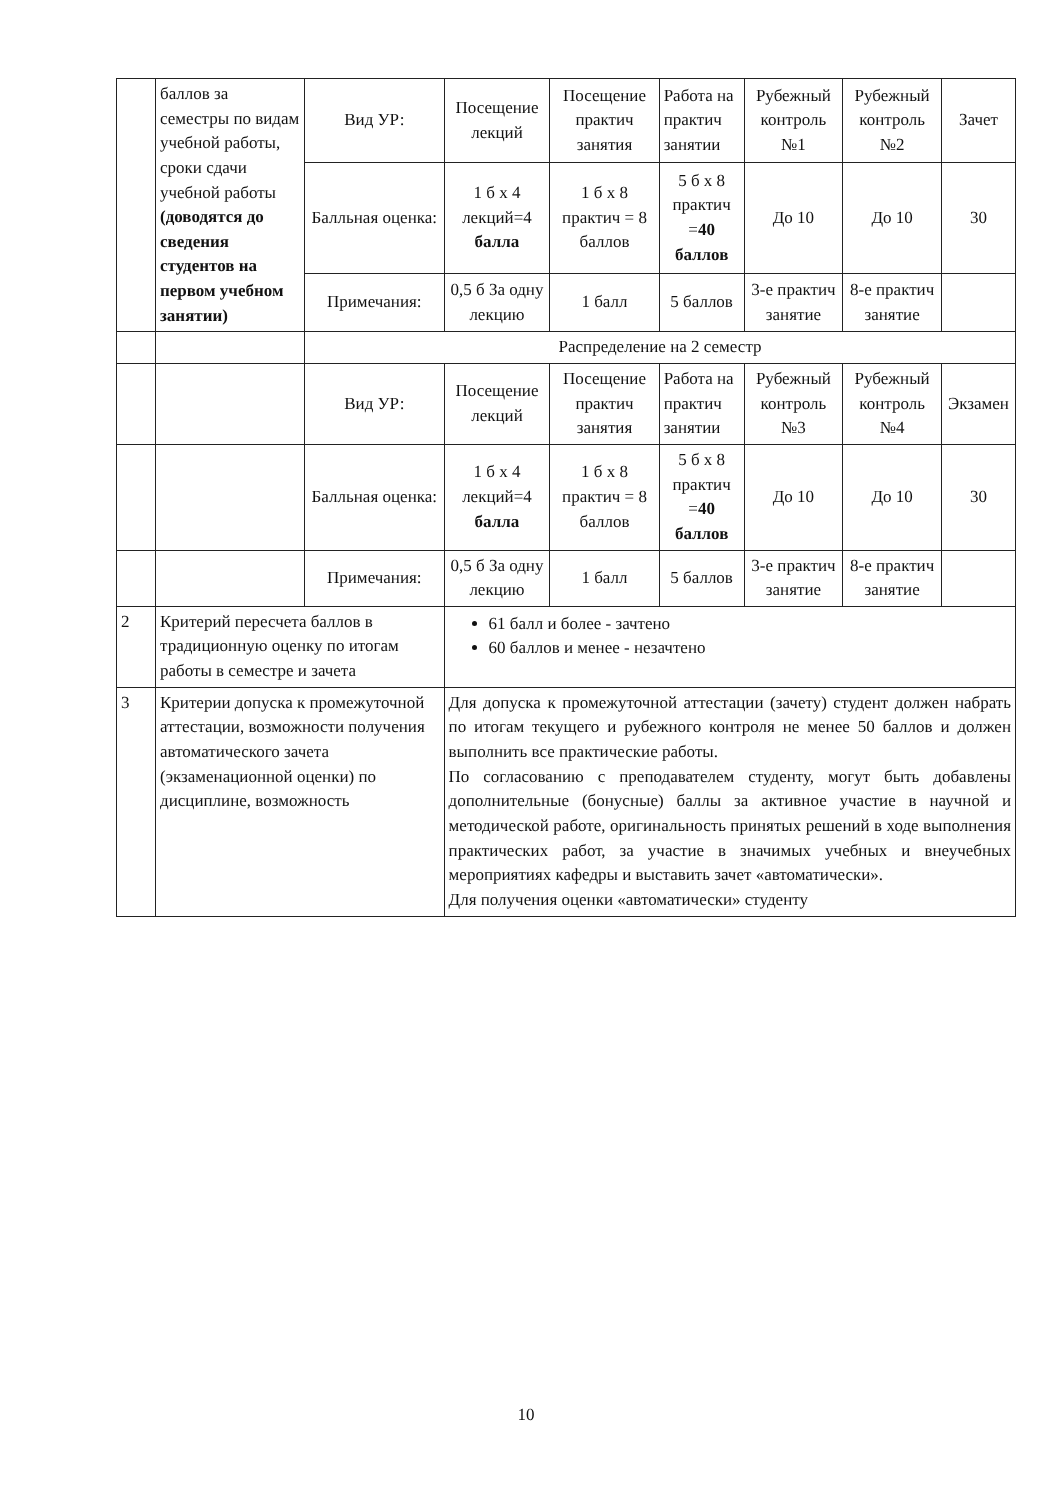| | баллов за семестры по видам учебной работы, сроки сдачи учебной работы (доводятся до сведения студентов на первом учебном занятии) | Вид УР: | Посещение лекций | Посещение практич занятия | Работа на практич занятии | Рубежный контроль №1 | Рубежный контроль №2 | Зачет |
| | | Балльная оценка: | 1 б x 4 лекций=4 балла | 1 б x 8 практич = 8 баллов | 5 б x 8 практич = 40 баллов | До 10 | До 10 | 30 |
| | | Примечания: | 0,5 б За одну лекцию | 1 балл | 5 баллов | 3-е практич занятие | 8-е практич занятие | |
| | | Распределение на 2 семестр | | | | | | |
| | | Вид УР: | Посещение лекций | Посещение практич занятия | Работа на практич занятии | Рубежный контроль №3 | Рубежный контроль №4 | Экзамен |
| | | Балльная оценка: | 1 б x 4 лекций=4 балла | 1 б x 8 практич = 8 баллов | 5 б x 8 практич = 40 баллов | До 10 | До 10 | 30 |
| | | Примечания: | 0,5 б За одну лекцию | 1 балл | 5 баллов | 3-е практич занятие | 8-е практич занятие | |
| 2 | Критерий пересчета баллов в традиционную оценку по итогам работы в семестре и зачета | | 61 балл и более - зачтено 60 баллов и менее - незачтено | | | | | |
| 3 | Критерии допуска к промежуточной аттестации, возможности получения автоматического зачета (экзаменационной оценки) по дисциплине, возможность | | Для допуска к промежуточной аттестации (зачету) студент должен набрать по итогам текущего и рубежного контроля не менее 50 баллов и должен выполнить все практические работы. По согласованию с преподавателем студенту, могут быть добавлены дополнительные (бонусные) баллы за активное участие в научной и методической работе, оригинальность принятых решений в ходе выполнения практических работ, за участие в значимых учебных и внеучебных мероприятиях кафедры и выставить зачет «автоматически». Для получения оценки «автоматически» студенту | | | | | |
10